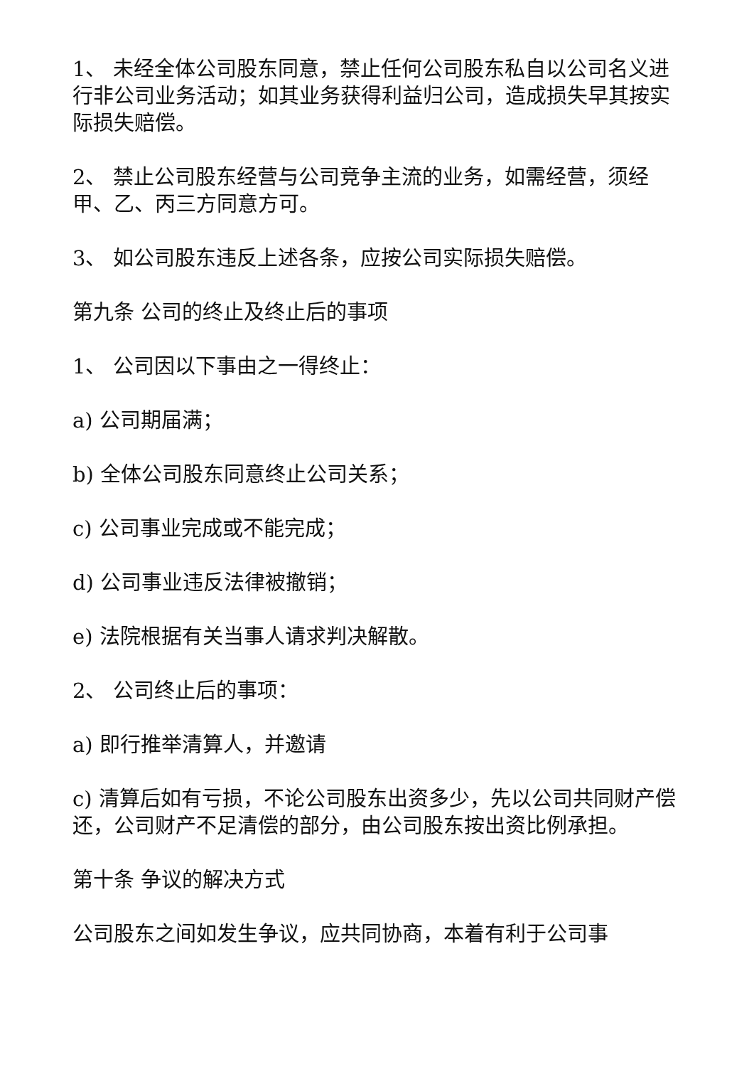1、 未经全体公司股东同意，禁止任何公司股东私自以公司名义进行非公司业务活动；如其业务获得利益归公司，造成损失早其按实际损失赔偿。
2、 禁止公司股东经营与公司竞争主流的业务，如需经营，须经甲、乙、丙三方同意方可。
3、 如公司股东违反上述各条，应按公司实际损失赔偿。
第九条 公司的终止及终止后的事项
1、 公司因以下事由之一得终止：
a) 公司期届满；
b) 全体公司股东同意终止公司关系；
c) 公司事业完成或不能完成；
d) 公司事业违反法律被撤销；
e) 法院根据有关当事人请求判决解散。
2、 公司终止后的事项：
a) 即行推举清算人，并邀请
c) 清算后如有亏损，不论公司股东出资多少，先以公司共同财产偿还，公司财产不足清偿的部分，由公司股东按出资比例承担。
第十条 争议的解决方式
公司股东之间如发生争议，应共同协商，本着有利于公司事